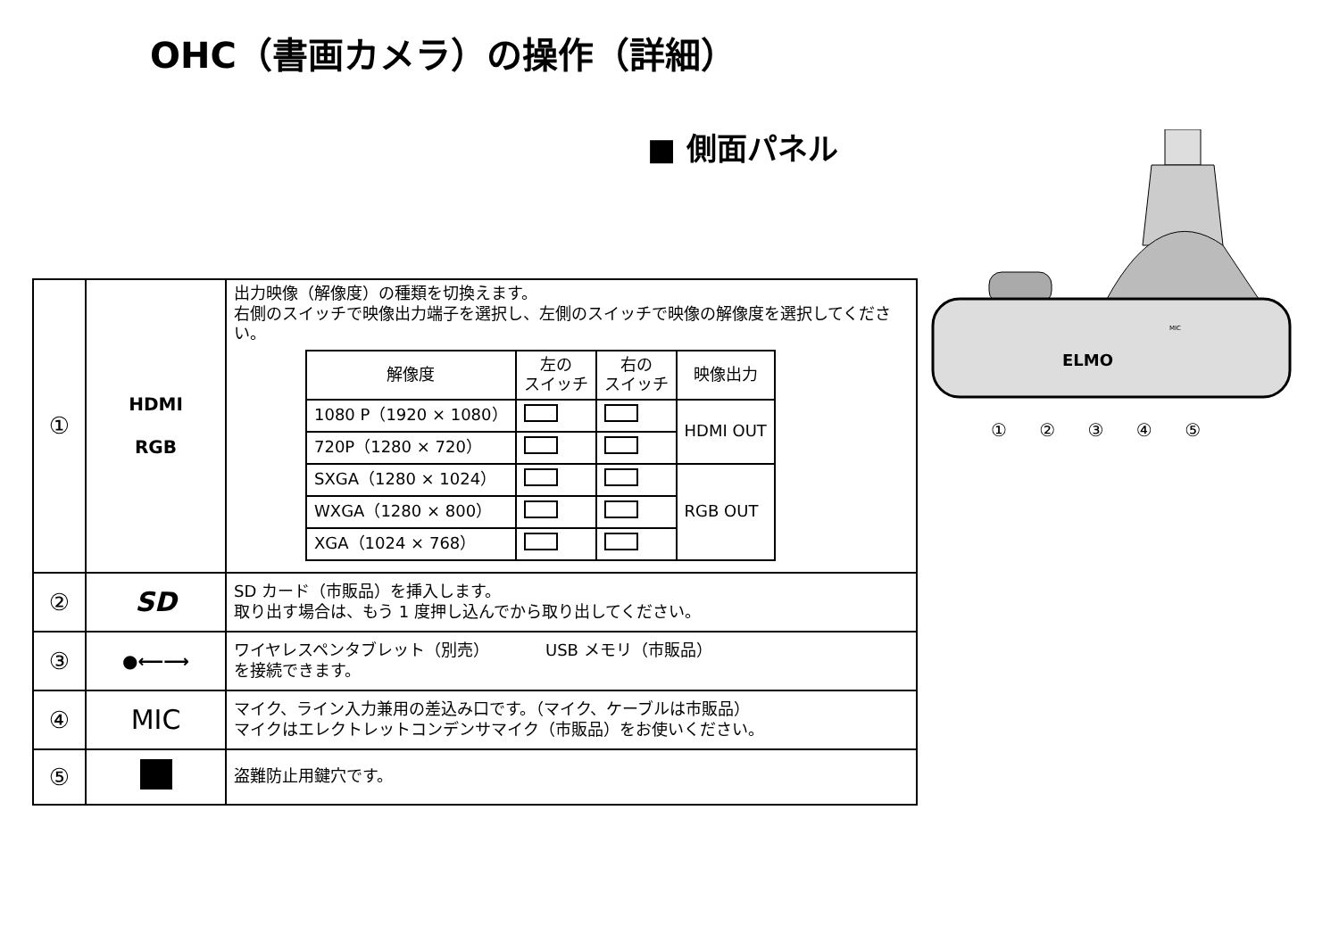OHC（書画カメラ）の操作（詳細）
■ 側面パネル
| ① | HDMI RGB | 出力映像（解像度）の種類を切換えます。 右側のスイッチで映像出力端子を選択し、左側のスイッチで映像の解像度を選択してください。 / 解像度 / 左の スイッチ / 右の スイッチ / 映像出力 / / --- / --- / --- / --- / / 1080 P（1920 × 1080） / / / HDMI OUT / / 720P（1280 × 720） / / / / / SXGA（1280 × 1024） / / / RGB OUT / / WXGA（1280 × 800） / / / / / XGA（1024 × 768） / / / / |
| ② | SD | SD カード（市販品）を挿入します。 取り出す場合は、もう 1 度押し込んでから取り出してください。 |
| ③ | ●⟵⟶ | ワイヤレスペンタブレット（別売） USB メモリ（市販品） を接続できます。 |
| ④ | MIC | マイク、ライン入力兼用の差込み口です。（マイク、ケーブルは市販品） マイクはエレクトレットコンデンサマイク（市販品）をお使いください。 |
| ⑤ | | 盗難防止用鍵穴です。 |
ELMO
MIC
① ② ③ ④ ⑤